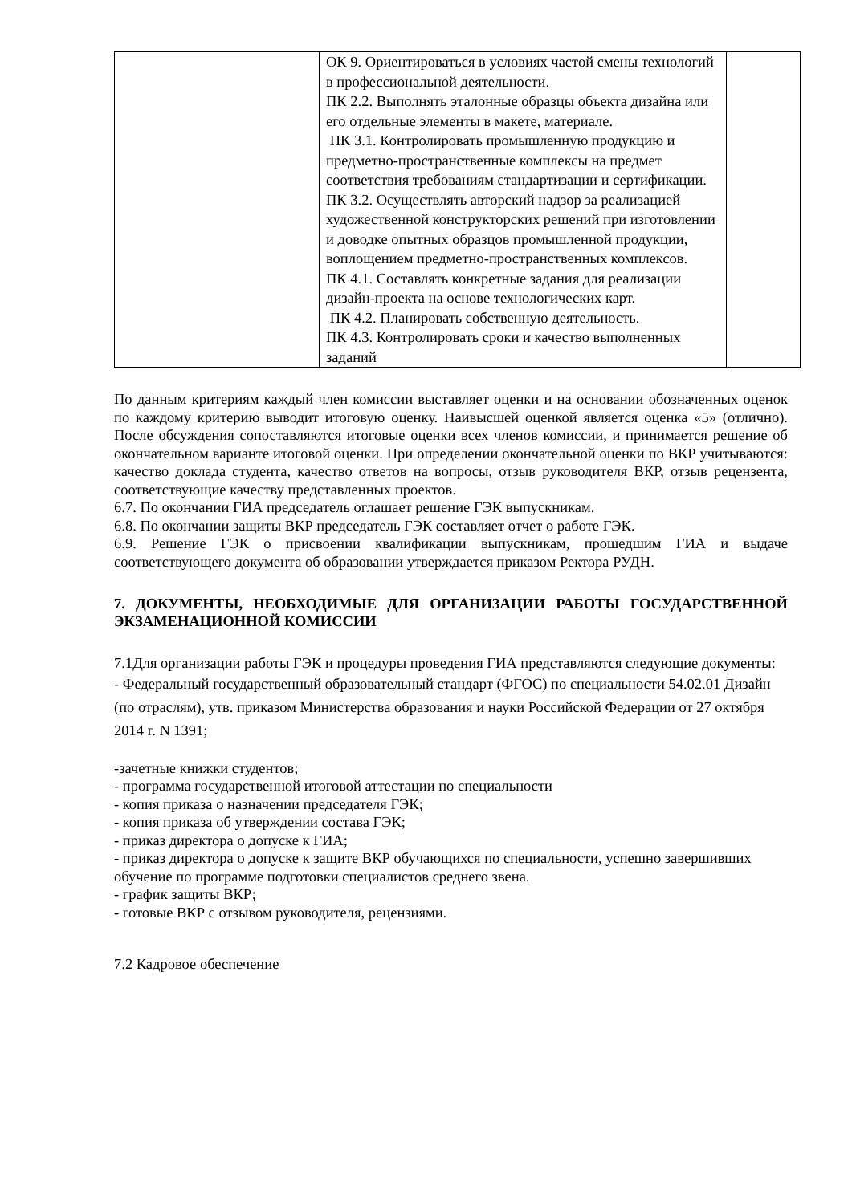| | ОК 9. Ориентироваться в условиях частой смены технологий в профессиональной деятельности. ПК 2.2. Выполнять эталонные образцы объекта дизайна или его отдельные элементы в макете, материале. ПК 3.1. Контролировать промышленную продукцию и предметно-пространственные комплексы на предмет соответствия требованиям стандартизации и сертификации. ПК 3.2. Осуществлять авторский надзор за реализацией художественной конструкторских решений при изготовлении и доводке опытных образцов промышленной продукции, воплощением предметно-пространственных комплексов. ПК 4.1. Составлять конкретные задания для реализации дизайн-проекта на основе технологических карт. ПК 4.2. Планировать собственную деятельность. ПК 4.3. Контролировать сроки и качество выполненных заданий | |
По данным критериям каждый член комиссии выставляет оценки и на основании обозначенных оценок по каждому критерию выводит итоговую оценку. Наивысшей оценкой является оценка «5» (отлично). После обсуждения сопоставляются итоговые оценки всех членов комиссии, и принимается решение об окончательном варианте итоговой оценки. При определении окончательной оценки по ВКР учитываются: качество доклада студента, качество ответов на вопросы, отзыв руководителя ВКР, отзыв рецензента, соответствующие качеству представленных проектов.
6.7. По окончании ГИА председатель оглашает решение ГЭК выпускникам.
6.8. По окончании защиты ВКР председатель ГЭК составляет отчет о работе ГЭК.
6.9. Решение ГЭК о присвоении квалификации выпускникам, прошедшим ГИА и выдаче соответствующего документа об образовании утверждается приказом Ректора РУДН.
7. ДОКУМЕНТЫ, НЕОБХОДИМЫЕ ДЛЯ ОРГАНИЗАЦИИ РАБОТЫ ГОСУДАРСТВЕННОЙ ЭКЗАМЕНАЦИОННОЙ КОМИССИИ
7.1Для организации работы ГЭК и процедуры проведения ГИА представляются следующие документы:
- Федеральный государственный образовательный стандарт (ФГОС) по специальности 54.02.01 Дизайн (по отраслям), утв. приказом Министерства образования и науки Российской Федерации от 27 октября 2014 г. N 1391;
-зачетные книжки студентов;
- программа государственной итоговой аттестации по специальности
- копия приказа о назначении председателя ГЭК;
- копия приказа об утверждении состава ГЭК;
- приказ директора о допуске к ГИА;
- приказ директора о допуске к защите ВКР обучающихся по специальности, успешно завершивших обучение по программе подготовки специалистов среднего звена.
- график защиты ВКР;
- готовые ВКР с отзывом руководителя, рецензиями.
7.2 Кадровое обеспечение